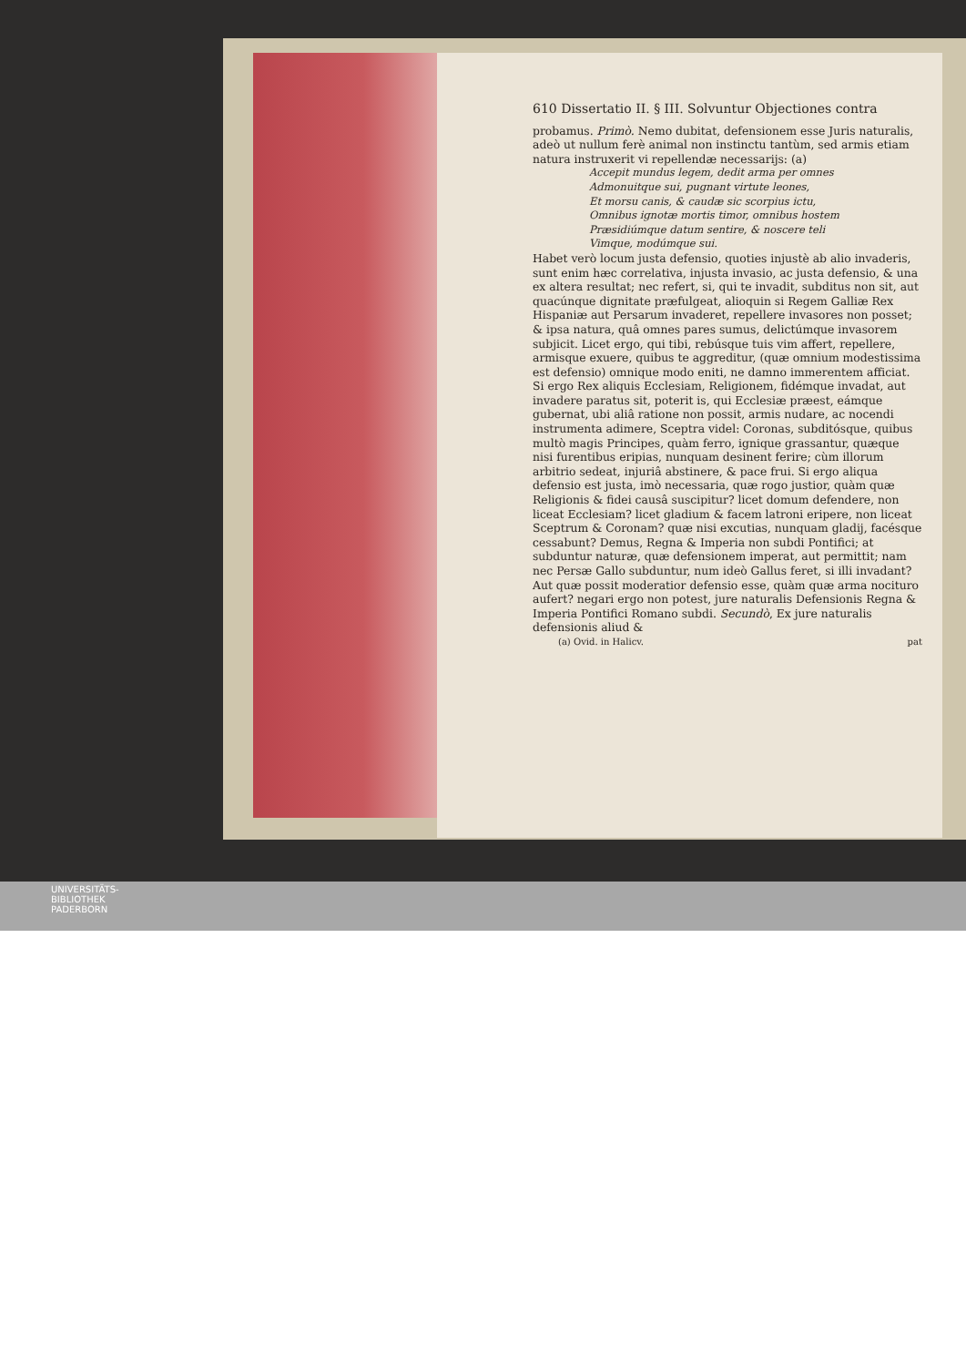610 Dissertatio II. § III. Solvuntur Objectiones contra
probamus. Primò. Nemo dubitat, defensionem esse Juris naturalis, adeò ut nullum ferè animal non instinctu tantùm, sed armis etiam natura instruxerit vi repellendæ necessarijs: (a)
Accepit mundus legem, dedit arma per omnes
Admonuitque sui, pugnant virtute leones,
Et morsu canis, & caudæ sic scorpius ictu,
Omnibus ignotæ mortis timor, omnibus hostem
Præsidiúmque datum sentire, & noscere teli
Vimque, modúmque sui.
Habet verò locum justa defensio, quoties injustè ab alio invaderis, sunt enim hæc correlativa, injusta invasio, ac justa defensio, & una ex altera resultat; nec refert, si, qui te invadit, subditus non sit, aut quacúnque dignitate præfulgeat, alioquin si Regem Galliæ Rex Hispaniæ aut Persarum invaderet, repellere invasores non posset; & ipsa natura, quâ omnes pares sumus, delictúmque invasorem subjicit. Licet ergo, qui tibi, rebúsque tuis vim affert, repellere, armisque exuere, quibus te aggreditur, (quæ omnium modestissima est defensio) omnique modo eniti, ne damno immerentem afficiat. Si ergo Rex aliquis Ecclesiam, Religionem, fidémque invadat, aut invadere paratus sit, poterit is, qui Ecclesiæ præest, eámque gubernat, ubi aliâ ratione non possit, armis nudare, ac nocendi instrumenta adimere, Sceptra videl: Coronas, subditósque, quibus multò magis Principes, quàm ferro, ignique grassantur, quæque nisi furentibus eripias, nunquam desinent ferire; cùm illorum arbitrio sedeat, injuriâ abstinere, & pace frui. Si ergo aliqua defensio est justa, imò necessaria, quæ rogo justior, quàm quæ Religionis & fidei causâ suscipitur? licet domum defendere, non liceat Ecclesiam? licet gladium & facem latroni eripere, non liceat Sceptrum & Coronam? quæ nisi excutias, nunquam gladij, facésque cessabunt? Demus, Regna & Imperia non subdi Pontifici; at subduntur naturæ, quæ defensionem imperat, aut permittit; nam nec Persæ Gallo subduntur, num ideò Gallus feret, si illi invadant? Aut quæ possit moderatior defensio esse, quàm quæ arma nociturо aufert? negari ergo non potest, jure naturalis Defensionis Regna & Imperia Pontifici Romano subdi. Secundò, Ex jure naturalis defensionis aliud &
(a) Ovid. in Halicv. pat
UNIVERSITÄTS-
BIBLIOTHEK
PADERBORN